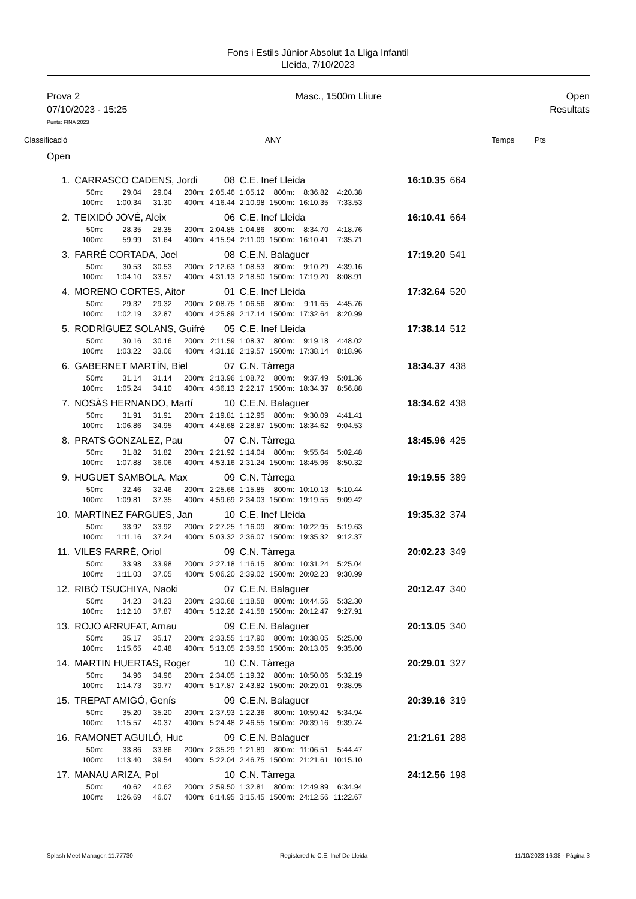Fons i Estils Júnior Absolut 1a Lliga Infantil
Lleida, 7/10/2023
Prova 2
07/10/2023 - 15:25
Masc., 1500m Lliure Open
Resultats
Punts: FINA 2023
Classificació ANY Temps Pts
Open
| 1. | CARRASCO CADENS, Jordi | | | | 08 | C.E. Inef Lleida | | | | 16:10.35 | 664 |
| | 50m: | 29.04 | 29.04 | 200m: | 2:05.46 | 1:05.12 | 800m: | 8:36.82 | 4:20.38 | | |
| | 100m: | 1:00.34 | 31.30 | 400m: | 4:16.44 | 2:10.98 | 1500m: | 16:10.35 | 7:33.53 | | |
| 2. | TEIXIDÓ JOVÉ, Aleix | | | | 06 | C.E. Inef Lleida | | | | 16:10.41 | 664 |
| | 50m: | 28.35 | 28.35 | 200m: | 2:04.85 | 1:04.86 | 800m: | 8:34.70 | 4:18.76 | | |
| | 100m: | 59.99 | 31.64 | 400m: | 4:15.94 | 2:11.09 | 1500m: | 16:10.41 | 7:35.71 | | |
| 3. | FARRÉ CORTADA, Joel | | | | 08 | C.E.N. Balaguer | | | | 17:19.20 | 541 |
| | 50m: | 30.53 | 30.53 | 200m: | 2:12.63 | 1:08.53 | 800m: | 9:10.29 | 4:39.16 | | |
| | 100m: | 1:04.10 | 33.57 | 400m: | 4:31.13 | 2:18.50 | 1500m: | 17:19.20 | 8:08.91 | | |
| 4. | MORENO CORTES, Aitor | | | | 01 | C.E. Inef Lleida | | | | 17:32.64 | 520 |
| | 50m: | 29.32 | 29.32 | 200m: | 2:08.75 | 1:06.56 | 800m: | 9:11.65 | 4:45.76 | | |
| | 100m: | 1:02.19 | 32.87 | 400m: | 4:25.89 | 2:17.14 | 1500m: | 17:32.64 | 8:20.99 | | |
| 5. | RODRÍGUEZ SOLANS, Guifré | | | | 05 | C.E. Inef Lleida | | | | 17:38.14 | 512 |
| | 50m: | 30.16 | 30.16 | 200m: | 2:11.59 | 1:08.37 | 800m: | 9:19.18 | 4:48.02 | | |
| | 100m: | 1:03.22 | 33.06 | 400m: | 4:31.16 | 2:19.57 | 1500m: | 17:38.14 | 8:18.96 | | |
| 6. | GABERNET MARTÍN, Biel | | | | 07 | C.N. Tàrrega | | | | 18:34.37 | 438 |
| | 50m: | 31.14 | 31.14 | 200m: | 2:13.96 | 1:08.72 | 800m: | 9:37.49 | 5:01.36 | | |
| | 100m: | 1:05.24 | 34.10 | 400m: | 4:36.13 | 2:22.17 | 1500m: | 18:34.37 | 8:56.88 | | |
| 7. | NOSÀS HERNANDO, Martí | | | | 10 | C.E.N. Balaguer | | | | 18:34.62 | 438 |
| | 50m: | 31.91 | 31.91 | 200m: | 2:19.81 | 1:12.95 | 800m: | 9:30.09 | 4:41.41 | | |
| | 100m: | 1:06.86 | 34.95 | 400m: | 4:48.68 | 2:28.87 | 1500m: | 18:34.62 | 9:04.53 | | |
| 8. | PRATS GONZALEZ, Pau | | | | 07 | C.N. Tàrrega | | | | 18:45.96 | 425 |
| | 50m: | 31.82 | 31.82 | 200m: | 2:21.92 | 1:14.04 | 800m: | 9:55.64 | 5:02.48 | | |
| | 100m: | 1:07.88 | 36.06 | 400m: | 4:53.16 | 2:31.24 | 1500m: | 18:45.96 | 8:50.32 | | |
| 9. | HUGUET SAMBOLA, Max | | | | 09 | C.N. Tàrrega | | | | 19:19.55 | 389 |
| | 50m: | 32.46 | 32.46 | 200m: | 2:25.66 | 1:15.85 | 800m: | 10:10.13 | 5:10.44 | | |
| | 100m: | 1:09.81 | 37.35 | 400m: | 4:59.69 | 2:34.03 | 1500m: | 19:19.55 | 9:09.42 | | |
| 10. | MARTINEZ FARGUES, Jan | | | | 10 | C.E. Inef Lleida | | | | 19:35.32 | 374 |
| | 50m: | 33.92 | 33.92 | 200m: | 2:27.25 | 1:16.09 | 800m: | 10:22.95 | 5:19.63 | | |
| | 100m: | 1:11.16 | 37.24 | 400m: | 5:03.32 | 2:36.07 | 1500m: | 19:35.32 | 9:12.37 | | |
| 11. | VILES FARRÉ, Oriol | | | | 09 | C.N. Tàrrega | | | | 20:02.23 | 349 |
| | 50m: | 33.98 | 33.98 | 200m: | 2:27.18 | 1:16.15 | 800m: | 10:31.24 | 5:25.04 | | |
| | 100m: | 1:11.03 | 37.05 | 400m: | 5:06.20 | 2:39.02 | 1500m: | 20:02.23 | 9:30.99 | | |
| 12. | RIBÓ TSUCHIYA, Naoki | | | | 07 | C.E.N. Balaguer | | | | 20:12.47 | 340 |
| | 50m: | 34.23 | 34.23 | 200m: | 2:30.68 | 1:18.58 | 800m: | 10:44.56 | 5:32.30 | | |
| | 100m: | 1:12.10 | 37.87 | 400m: | 5:12.26 | 2:41.58 | 1500m: | 20:12.47 | 9:27.91 | | |
| 13. | ROJO ARRUFAT, Arnau | | | | 09 | C.E.N. Balaguer | | | | 20:13.05 | 340 |
| | 50m: | 35.17 | 35.17 | 200m: | 2:33.55 | 1:17.90 | 800m: | 10:38.05 | 5:25.00 | | |
| | 100m: | 1:15.65 | 40.48 | 400m: | 5:13.05 | 2:39.50 | 1500m: | 20:13.05 | 9:35.00 | | |
| 14. | MARTIN HUERTAS, Roger | | | | 10 | C.N. Tàrrega | | | | 20:29.01 | 327 |
| | 50m: | 34.96 | 34.96 | 200m: | 2:34.05 | 1:19.32 | 800m: | 10:50.06 | 5:32.19 | | |
| | 100m: | 1:14.73 | 39.77 | 400m: | 5:17.87 | 2:43.82 | 1500m: | 20:29.01 | 9:38.95 | | |
| 15. | TREPAT AMIGÓ, Genís | | | | 09 | C.E.N. Balaguer | | | | 20:39.16 | 319 |
| | 50m: | 35.20 | 35.20 | 200m: | 2:37.93 | 1:22.36 | 800m: | 10:59.42 | 5:34.94 | | |
| | 100m: | 1:15.57 | 40.37 | 400m: | 5:24.48 | 2:46.55 | 1500m: | 20:39.16 | 9:39.74 | | |
| 16. | RAMONET AGUILÓ, Huc | | | | 09 | C.E.N. Balaguer | | | | 21:21.61 | 288 |
| | 50m: | 33.86 | 33.86 | 200m: | 2:35.29 | 1:21.89 | 800m: | 11:06.51 | 5:44.47 | | |
| | 100m: | 1:13.40 | 39.54 | 400m: | 5:22.04 | 2:46.75 | 1500m: | 21:21.61 | 10:15.10 | | |
| 17. | MANAU ARIZA, Pol | | | | 10 | C.N. Tàrrega | | | | 24:12.56 | 198 |
| | 50m: | 40.62 | 40.62 | 200m: | 2:59.50 | 1:32.81 | 800m: | 12:49.89 | 6:34.94 | | |
| | 100m: | 1:26.69 | 46.07 | 400m: | 6:14.95 | 3:15.45 | 1500m: | 24:12.56 | 11:22.67 | | |
Splash Meet Manager, 11.77730 Registered to C.E. Inef De Lleida 11/10/2023 16:38 - Pàgina 3